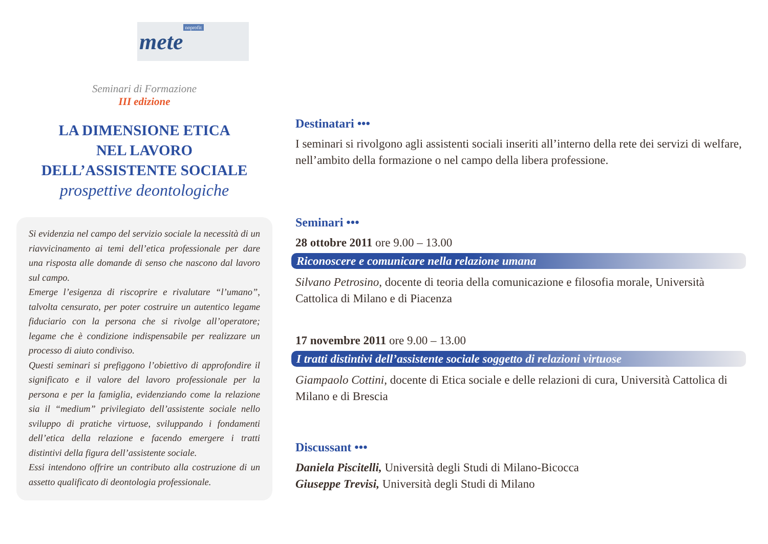mete noprofit
Seminari di Formazione
III edizione
LA DIMENSIONE ETICA
NEL LAVORO
DELL’ASSISTENTE SOCIALE
prospettive deontologiche
Si evidenzia nel campo del servizio sociale la necessità di un riavvicinamento ai temi dell’etica professionale per dare una risposta alle domande di senso che nascono dal lavoro sul campo.
Emerge l’esigenza di riscoprire e rivalutare “l’umano”, talvolta censurato, per poter costruire un autentico legame fiduciario con la persona che si rivolge all’operatore; legame che è condizione indispensabile per realizzare un processo di aiuto condiviso.
Questi seminari si prefiggono l’obiettivo di approfondire il significato e il valore del lavoro professionale per la persona e per la famiglia, evidenziando come la relazione sia il “medium” privilegiato dell’assistente sociale nello sviluppo di pratiche virtuose, sviluppando i fondamenti dell’etica della relazione e facendo emergere i tratti distintivi della figura dell’assistente sociale.
Essi intendono offrire un contributo alla costruzione di un assetto qualificato di deontologia professionale.
Destinatari •••
I seminari si rivolgono agli assistenti sociali inseriti all’interno della rete dei servizi di welfare, nell’ambito della formazione o nel campo della libera professione.
Seminari •••
28 ottobre 2011 ore 9.00 – 13.00
Riconoscere e comunicare nella relazione umana
Silvano Petrosino, docente di teoria della comunicazione e filosofia morale, Università Cattolica di Milano e di Piacenza
17 novembre 2011 ore 9.00 – 13.00
I tratti distintivi dell’assistente sociale soggetto di relazioni virtuose
Giampaolo Cottini, docente di Etica sociale e delle relazioni di cura, Università Cattolica di Milano e di Brescia
Discussant •••
Daniela Piscitelli, Università degli Studi di Milano-Bicocca
Giuseppe Trevisi, Università degli Studi di Milano